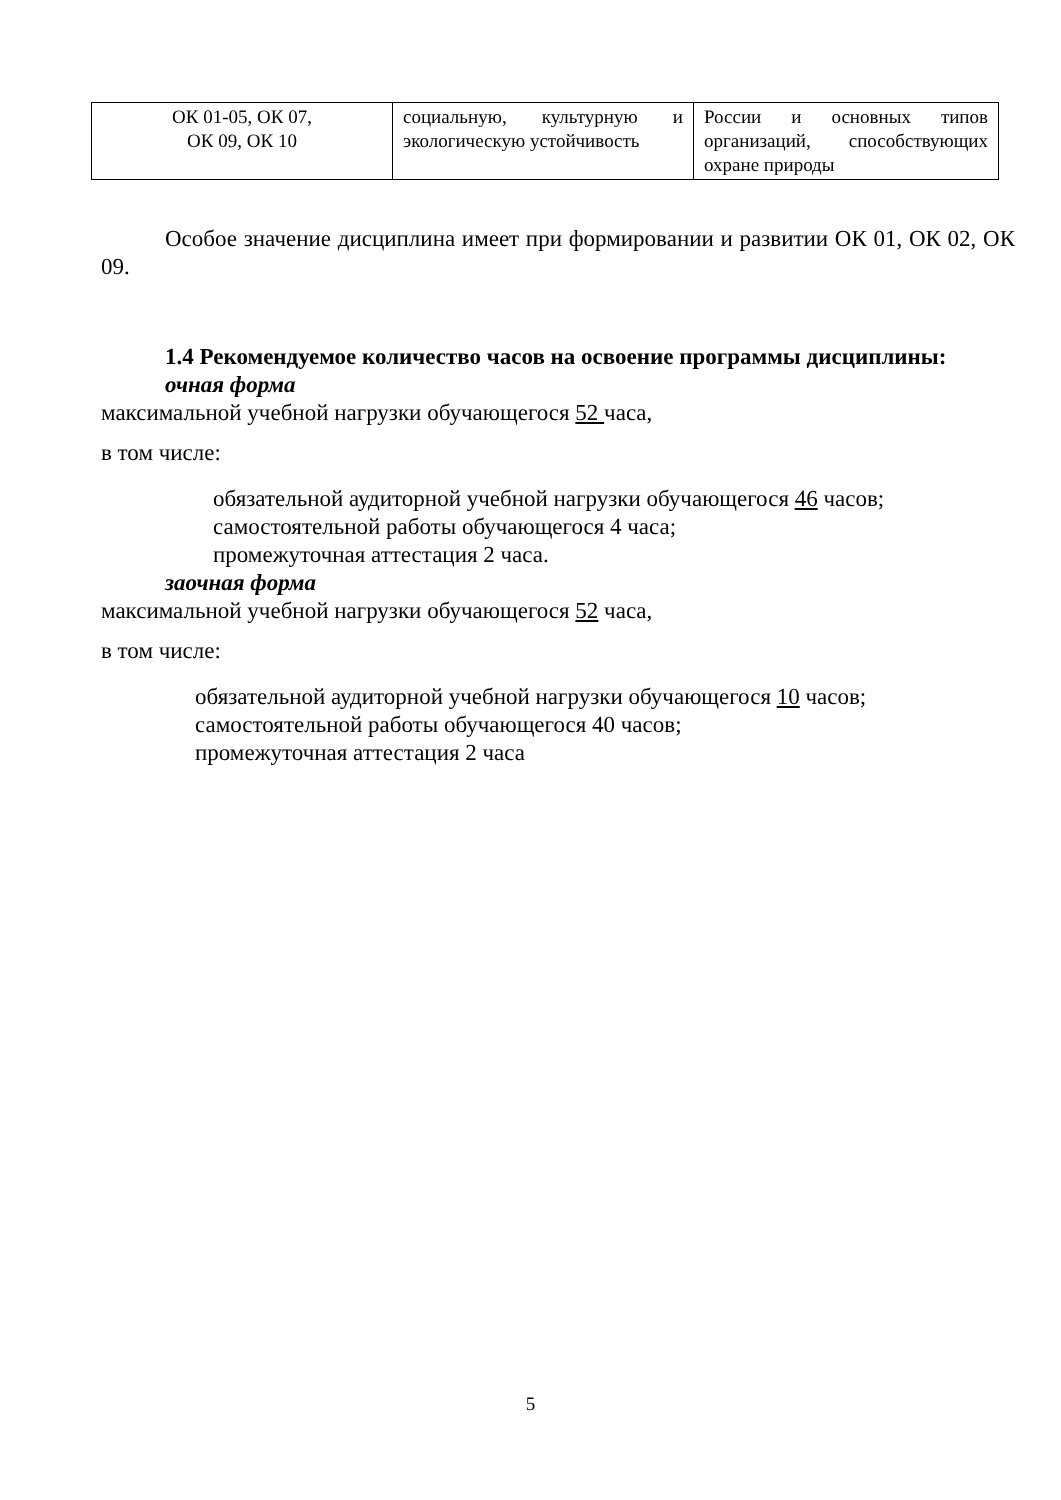| ОК 01-05, ОК 07, ОК 09, ОК 10 | социальную, культурную и экологическую устойчивость | России и основных типов организаций, способствующих охране природы |
Особое значение дисциплина имеет при формировании и развитии ОК 01, ОК 02, ОК 09.
1.4 Рекомендуемое количество часов на освоение программы дисциплины:
очная форма
максимальной учебной нагрузки обучающегося 52 часа,
в том числе:
обязательной аудиторной учебной нагрузки обучающегося 46 часов;
самостоятельной работы обучающегося 4 часа;
промежуточная аттестация 2 часа.
заочная форма
максимальной учебной нагрузки обучающегося 52 часа,
в том числе:
обязательной аудиторной учебной нагрузки обучающегося 10 часов;
самостоятельной работы обучающегося 40 часов;
промежуточная аттестация 2 часа
5